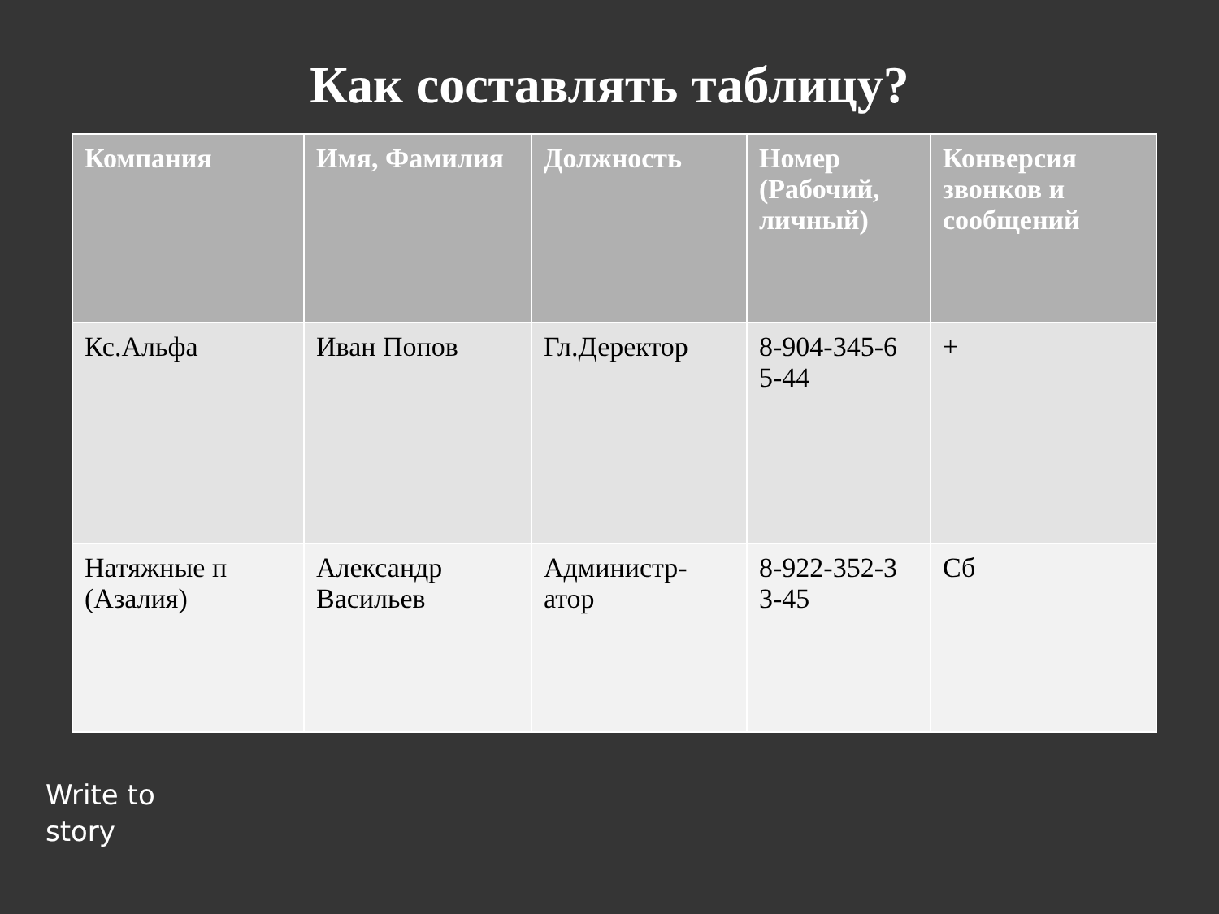Как составлять таблицу?
| Компания | Имя, Фамилия | Должность | Номер (Рабочий, личный) | Конверсия звонков и сообщений |
| --- | --- | --- | --- | --- |
| Кс.Альфа | Иван Попов | Гл.Деректор | 8-904-345-6 5-44 | + |
| Натяжные п (Азалия) | Александр Васильев | Администр- атор | 8-922-352-3 3-45 | Сб |
Write to
story